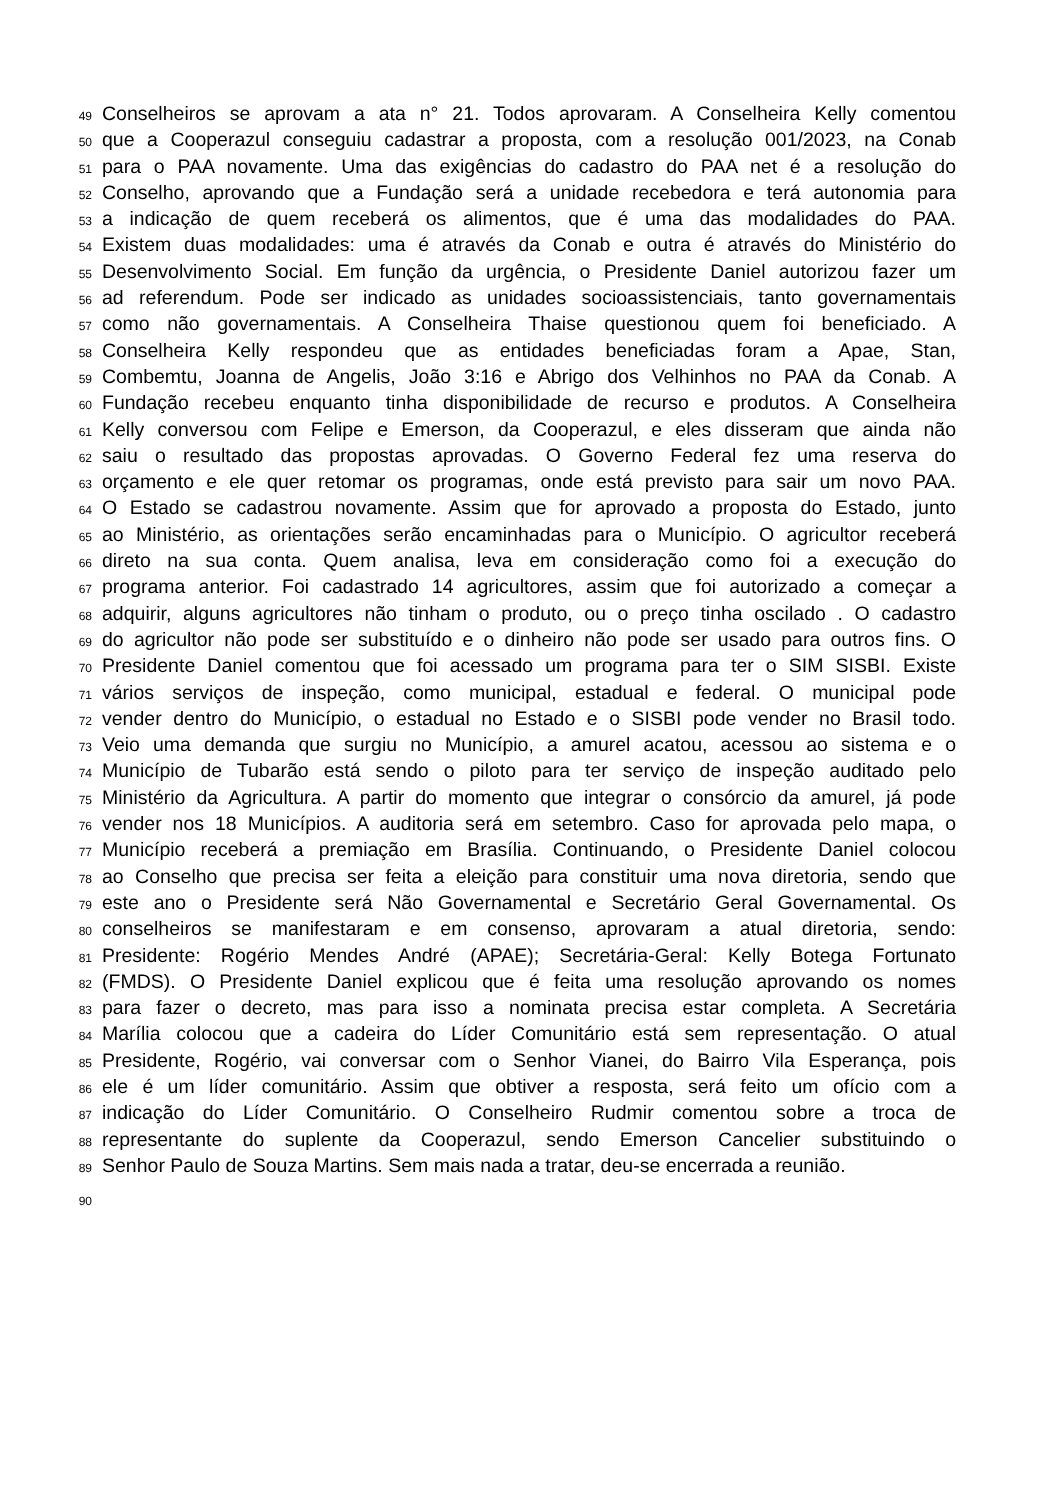49 Conselheiros se aprovam a ata n° 21. Todos aprovaram. A Conselheira Kelly comentou
50 que a Cooperazul conseguiu cadastrar a proposta, com a resolução 001/2023, na Conab
51 para o PAA novamente. Uma das exigências do cadastro do PAA net é a resolução do
52 Conselho, aprovando que a Fundação será a unidade recebedora e terá autonomia para
53 a indicação de quem receberá os alimentos, que é uma das modalidades do PAA.
54 Existem duas modalidades: uma é através da Conab e outra é através do Ministério do
55 Desenvolvimento Social. Em função da urgência, o Presidente Daniel autorizou fazer um
56 ad referendum. Pode ser indicado as unidades socioassistenciais, tanto governamentais
57 como não governamentais. A Conselheira Thaise questionou quem foi beneficiado. A
58 Conselheira Kelly respondeu que as entidades beneficiadas foram a Apae, Stan,
59 Combemtu, Joanna de Angelis, João 3:16 e Abrigo dos Velhinhos no PAA da Conab. A
60 Fundação recebeu enquanto tinha disponibilidade de recurso e produtos. A Conselheira
61 Kelly conversou com Felipe e Emerson, da Cooperazul, e eles disseram que ainda não
62 saiu o resultado das propostas aprovadas. O Governo Federal fez uma reserva do
63 orçamento e ele quer retomar os programas, onde está previsto para sair um novo PAA.
64 O Estado se cadastrou novamente. Assim que for aprovado a proposta do Estado, junto
65 ao Ministério, as orientações serão encaminhadas para o Município. O agricultor receberá
66 direto na sua conta. Quem analisa, leva em consideração como foi a execução do
67 programa anterior. Foi cadastrado 14 agricultores, assim que foi autorizado a começar a
68 adquirir, alguns agricultores não tinham o produto, ou o preço tinha oscilado . O cadastro
69 do agricultor não pode ser substituído e o dinheiro não pode ser usado para outros fins. O
70 Presidente Daniel comentou que foi acessado um programa para ter o SIM SISBI. Existe
71 vários serviços de inspeção, como municipal, estadual e federal. O municipal pode
72 vender dentro do Município, o estadual no Estado e o SISBI pode vender no Brasil todo.
73 Veio uma demanda que surgiu no Município, a amurel acatou, acessou ao sistema e o
74 Município de Tubarão está sendo o piloto para ter serviço de inspeção auditado pelo
75 Ministério da Agricultura. A partir do momento que integrar o consórcio da amurel, já pode
76 vender nos 18 Municípios. A auditoria será em setembro. Caso for aprovada pelo mapa, o
77 Município receberá a premiação em Brasília. Continuando, o Presidente Daniel colocou
78 ao Conselho que precisa ser feita a eleição para constituir uma nova diretoria, sendo que
79 este ano o Presidente será Não Governamental e Secretário Geral Governamental. Os
80 conselheiros se manifestaram e em consenso, aprovaram a atual diretoria, sendo:
81 Presidente: Rogério Mendes André (APAE); Secretária-Geral: Kelly Botega Fortunato
82 (FMDS). O Presidente Daniel explicou que é feita uma resolução aprovando os nomes
83 para fazer o decreto, mas para isso a nominata precisa estar completa. A Secretária
84 Marília colocou que a cadeira do Líder Comunitário está sem representação. O atual
85 Presidente, Rogério, vai conversar com o Senhor Vianei, do Bairro Vila Esperança, pois
86 ele é um líder comunitário. Assim que obtiver a resposta, será feito um ofício com a
87 indicação do Líder Comunitário. O Conselheiro Rudmir comentou sobre a troca de
88 representante do suplente da Cooperazul, sendo Emerson Cancelier substituindo o
89 Senhor Paulo de Souza Martins. Sem mais nada a tratar, deu-se encerrada a reunião.
90